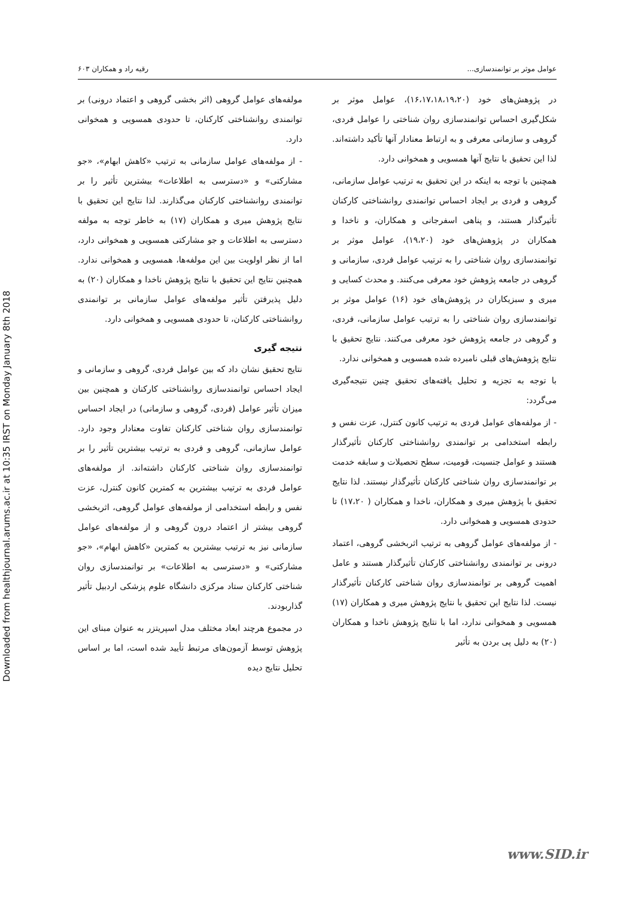Downloaded from healthjournal.arums.ac.ir at 10:35 IRST on Monday January 8th 2018
عوامل موثر بر توانمندسازی... رقیه راد و همکاران ۶۰۳
در پژوهش‌های خود (۱۶،۱۷،۱۸،۱۹،۲۰)، عوامل موثر بر شکل‌گیری احساس توانمندسازی روان شناختی را عوامل فردی، گروهی و سازمانی معرفی و به ارتباط معنادار آنها تأکید داشته‌اند. لذا این تحقیق با نتایج آنها همسویی و همخوانی دارد.
همچنین با توجه به اینکه در این تحقیق به ترتیب عوامل سازمانی، گروهی و فردی بر ایجاد احساس توانمندی روانشناختی کارکنان تأثیرگذار هستند، و پناهی اسفرجانی و همکاران، و ناخدا و همکاران در پژوهش‌های خود (۱۹،۲۰)، عوامل موثر بر توانمندسازی روان شناختی را به ترتیب عوامل فردی، سازمانی و گروهی در جامعه پژوهش خود معرفی می‌کنند. و محدث کسایی و میری و سبزیکاران در پژوهش‌های خود (۱۶) عوامل موثر بر توانمندسازی روان شناختی را به ترتیب عوامل سازمانی، فردی، و گروهی در جامعه پژوهش خود معرفی می‌کنند. نتایج تحقیق با نتایج پژوهش‌های قبلی نامبرده شده همسویی و همخوانی ندارد.
با توجه به تجزیه و تحلیل یافته‌های تحقیق چنین نتیجه‌گیری می‌گردد:
- از مولفه‌های عوامل فردی به ترتیب کانون کنترل، عزت نفس و رابطه استخدامی بر توانمندی روانشناختی کارکنان تأثیرگذار هستند و عوامل جنسیت، قومیت، سطح تحصیلات و سابقه خدمت بر توانمندسازی روان شناختی کارکنان تأثیرگذار نیستند. لذا نتایج تحقیق با پژوهش میری و همکاران، ناخدا و همکاران ( ۱۷،۲۰) تا حدودی همسویی و همخوانی دارد.
- از مولفه‌های عوامل گروهی به ترتیب اثربخشی گروهی، اعتماد درونی بر توانمندی روانشناختی کارکنان تأثیرگذار هستند و عامل اهمیت گروهی بر توانمندسازی روان شناختی کارکنان تأثیرگذار نیست. لذا نتایج این تحقیق با نتایج پژوهش میری و همکاران (۱۷) همسویی و همخوانی ندارد، اما با نتایج پژوهش ناخدا و همکاران (۲۰) به دلیل پی بردن به تأثیر
مولفه‌های عوامل گروهی (اثر بخشی گروهی و اعتماد درونی) بر توانمندی روانشناختی کارکنان، تا حدودی همسویی و همخوانی دارد.
- از مولفه‌های عوامل سازمانی به ترتیب «کاهش ابهام»، «جو مشارکتی» و «دسترسی به اطلاعات» بیشترین تأثیر را بر توانمندی روانشناختی کارکنان می‌گذارند. لذا نتایج این تحقیق با نتایج پژوهش میری و همکاران (۱۷) به خاطر توجه به مولفه دسترسی به اطلاعات و جو مشارکتی همسویی و همخوانی دارد، اما از نظر اولویت بین این مولفه‌ها، همسویی و همخوانی ندارد. همچنین نتایج این تحقیق با نتایج پژوهش ناخدا و همکاران (۲۰) به دلیل پذیرفتن تأثیر مولفه‌های عوامل سازمانی بر توانمندی روانشناختی کارکنان، تا حدودی همسویی و همخوانی دارد.
نتیجه گیری
نتایج تحقیق نشان داد که بین عوامل فردی، گروهی و سازمانی و ایجاد احساس توانمندسازی روانشناختی کارکنان و همچنین بین میزان تأثیر عوامل (فردی، گروهی و سازمانی) در ایجاد احساس توانمندسازی روان شناختی کارکنان تفاوت معنادار وجود دارد. عوامل سازمانی، گروهی و فردی به ترتیب بیشترین تأثیر را بر توانمندسازی روان شناختی کارکنان داشته‌اند. از مولفه‌های عوامل فردی به ترتیب بیشترین به کمترین کانون کنترل، عزت نفس و رابطه استخدامی از مولفه‌های عوامل گروهی، اثربخشی گروهی بیشتر از اعتماد درون گروهی و از مولفه‌های عوامل سازمانی نیز به ترتیب بیشترین به کمترین «کاهش ابهام»، «جو مشارکتی» و «دسترسی به اطلاعات» بر توانمندسازی روان شناختی کارکنان ستاد مرکزی دانشگاه علوم پزشکی اردبیل تأثیر گذاربودند.
در مجموع هرچند ابعاد مختلف مدل اسپریتزر به عنوان مبنای این پژوهش توسط آزمون‌های مرتبط تأیید شده است، اما بر اساس تحلیل نتایج دیده
www.SID.ir